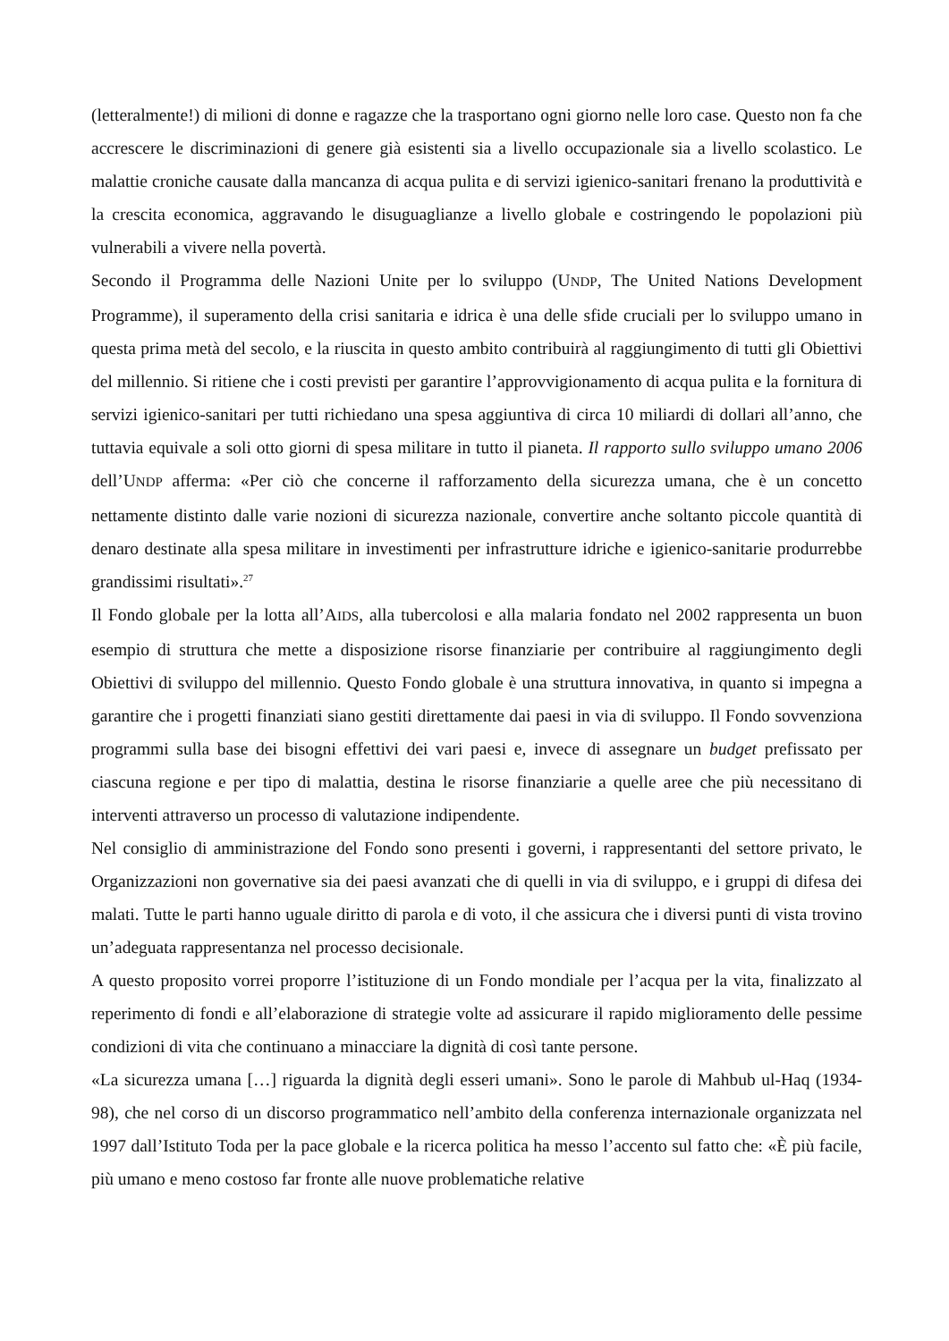(letteralmente!) di milioni di donne e ragazze che la trasportano ogni giorno nelle loro case. Questo non fa che accrescere le discriminazioni di genere già esistenti sia a livello occupazionale sia a livello scolastico. Le malattie croniche causate dalla mancanza di acqua pulita e di servizi igienico-sanitari frenano la produttività e la crescita economica, aggravando le disuguaglianze a livello globale e costringendo le popolazioni più vulnerabili a vivere nella povertà.
Secondo il Programma delle Nazioni Unite per lo sviluppo (UNDP, The United Nations Development Programme), il superamento della crisi sanitaria e idrica è una delle sfide cruciali per lo sviluppo umano in questa prima metà del secolo, e la riuscita in questo ambito contribuirà al raggiungimento di tutti gli Obiettivi del millennio. Si ritiene che i costi previsti per garantire l’approvvigionamento di acqua pulita e la fornitura di servizi igienico-sanitari per tutti richiedano una spesa aggiuntiva di circa 10 miliardi di dollari all’anno, che tuttavia equivale a soli otto giorni di spesa militare in tutto il pianeta. Il rapporto sullo sviluppo umano 2006 dell’UNDP afferma: «Per ciò che concerne il rafforzamento della sicurezza umana, che è un concetto nettamente distinto dalle varie nozioni di sicurezza nazionale, convertire anche soltanto piccole quantità di denaro destinate alla spesa militare in investimenti per infrastrutture idriche e igienico-sanitarie produrrebbe grandissimi risultati».<sup>27</sup>
Il Fondo globale per la lotta all’AIDS, alla tubercolosi e alla malaria fondato nel 2002 rappresenta un buon esempio di struttura che mette a disposizione risorse finanziarie per contribuire al raggiungimento degli Obiettivi di sviluppo del millennio. Questo Fondo globale è una struttura innovativa, in quanto si impegna a garantire che i progetti finanziati siano gestiti direttamente dai paesi in via di sviluppo. Il Fondo sovvenziona programmi sulla base dei bisogni effettivi dei vari paesi e, invece di assegnare un budget prefissato per ciascuna regione e per tipo di malattia, destina le risorse finanziarie a quelle aree che più necessitano di interventi attraverso un processo di valutazione indipendente.
Nel consiglio di amministrazione del Fondo sono presenti i governi, i rappresentanti del settore privato, le Organizzazioni non governative sia dei paesi avanzati che di quelli in via di sviluppo, e i gruppi di difesa dei malati. Tutte le parti hanno uguale diritto di parola e di voto, il che assicura che i diversi punti di vista trovino un’adeguata rappresentanza nel processo decisionale.
A questo proposito vorrei proporre l’istituzione di un Fondo mondiale per l’acqua per la vita, finalizzato al reperimento di fondi e all’elaborazione di strategie volte ad assicurare il rapido miglioramento delle pessime condizioni di vita che continuano a minacciare la dignità di così tante persone.
«La sicurezza umana […] riguarda la dignità degli esseri umani». Sono le parole di Mahbub ul-Haq (1934-98), che nel corso di un discorso programmatico nell’ambito della conferenza internazionale organizzata nel 1997 dall’Istituto Toda per la pace globale e la ricerca politica ha messo l’accento sul fatto che: «È più facile, più umano e meno costoso far fronte alle nuove problematiche relative